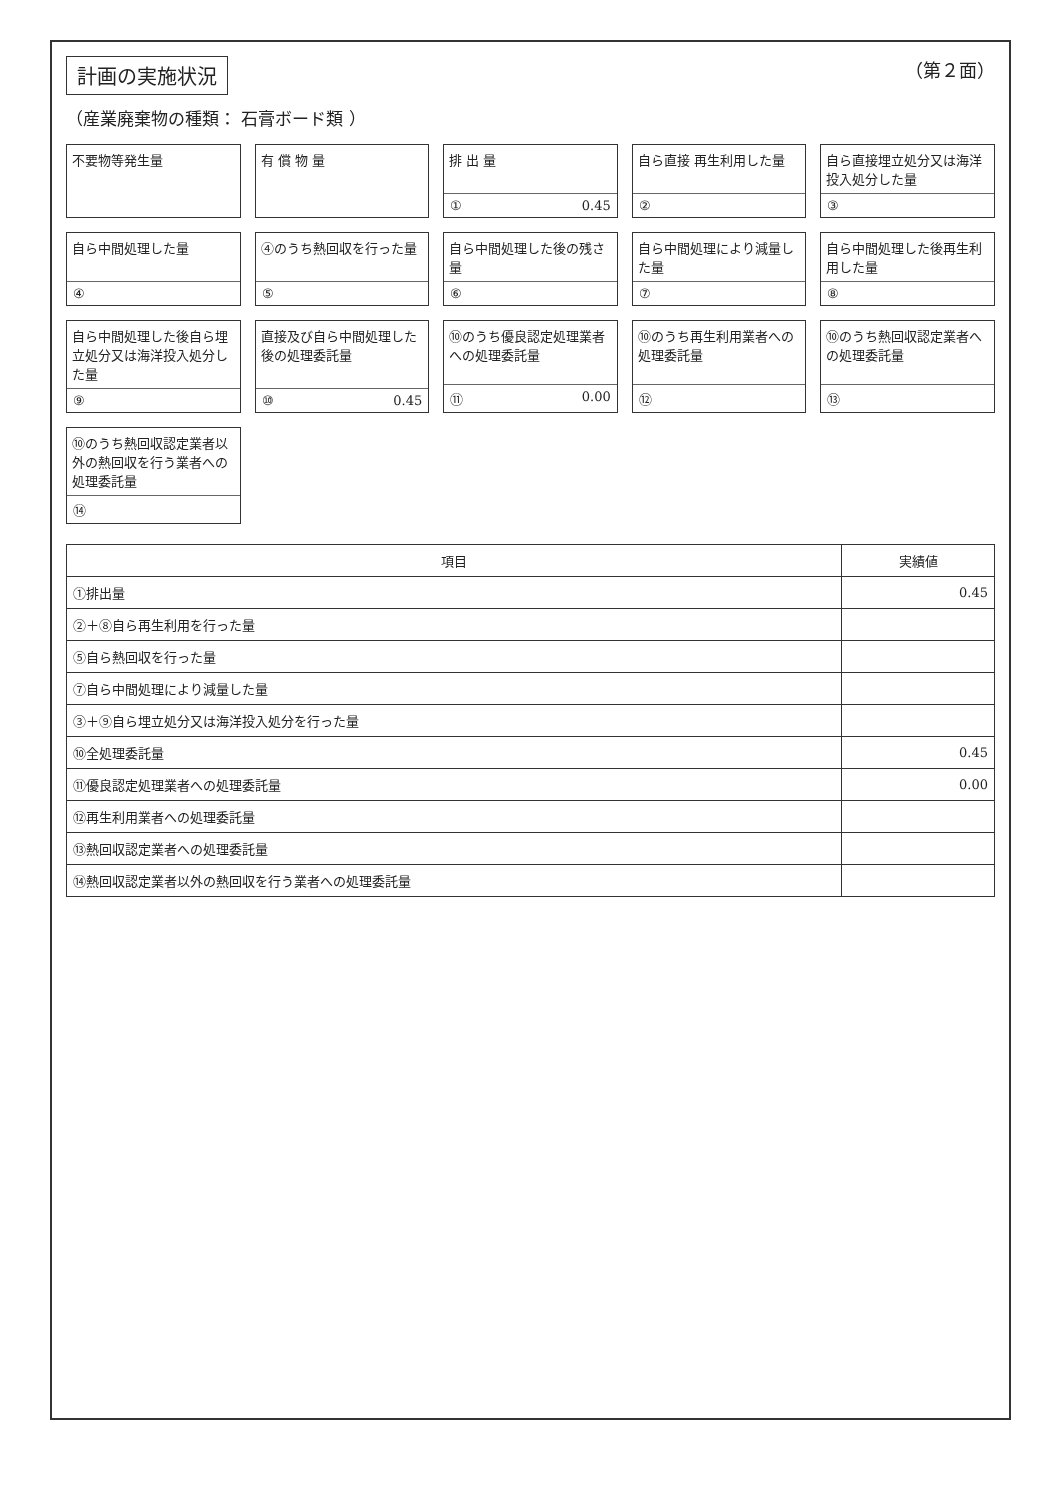計画の実施状況 （第２面）
（産業廃棄物の種類： 石膏ボード類 ）
不要物等発生量
有 償 物 量
排 出 量
① 0.45
自ら直接 再生利用した量
②
自ら直接埋立処分又は海洋投入処分した量
③
自ら中間処理した量
④
④のうち熱回収を行った量
⑤
自ら中間処理した後の残さ量
⑥
自ら中間処理により減量した量
⑦
自ら中間処理した後再生利用した量
⑧
自ら中間処理した後自ら埋立処分又は海洋投入処分した量
⑨
直接及び自ら中間処理した後の処理委託量
⑩ 0.45
⑩のうち優良認定処理業者への処理委託量
⑪ 0.00
⑩のうち再生利用業者への処理委託量
⑫
⑩のうち熱回収認定業者への処理委託量
⑬
⑩のうち熱回収認定業者以外の熱回収を行う業者への処理委託量
⑭
| 項目 | 実績値 |
| --- | --- |
| ①排出量 | 0.45 |
| ②＋⑧自ら再生利用を行った量 | |
| ⑤自ら熱回収を行った量 | |
| ⑦自ら中間処理により減量した量 | |
| ③＋⑨自ら埋立処分又は海洋投入処分を行った量 | |
| ⑩全処理委託量 | 0.45 |
| ⑪優良認定処理業者への処理委託量 | 0.00 |
| ⑫再生利用業者への処理委託量 | |
| ⑬熱回収認定業者への処理委託量 | |
| ⑭熱回収認定業者以外の熱回収を行う業者への処理委託量 | |